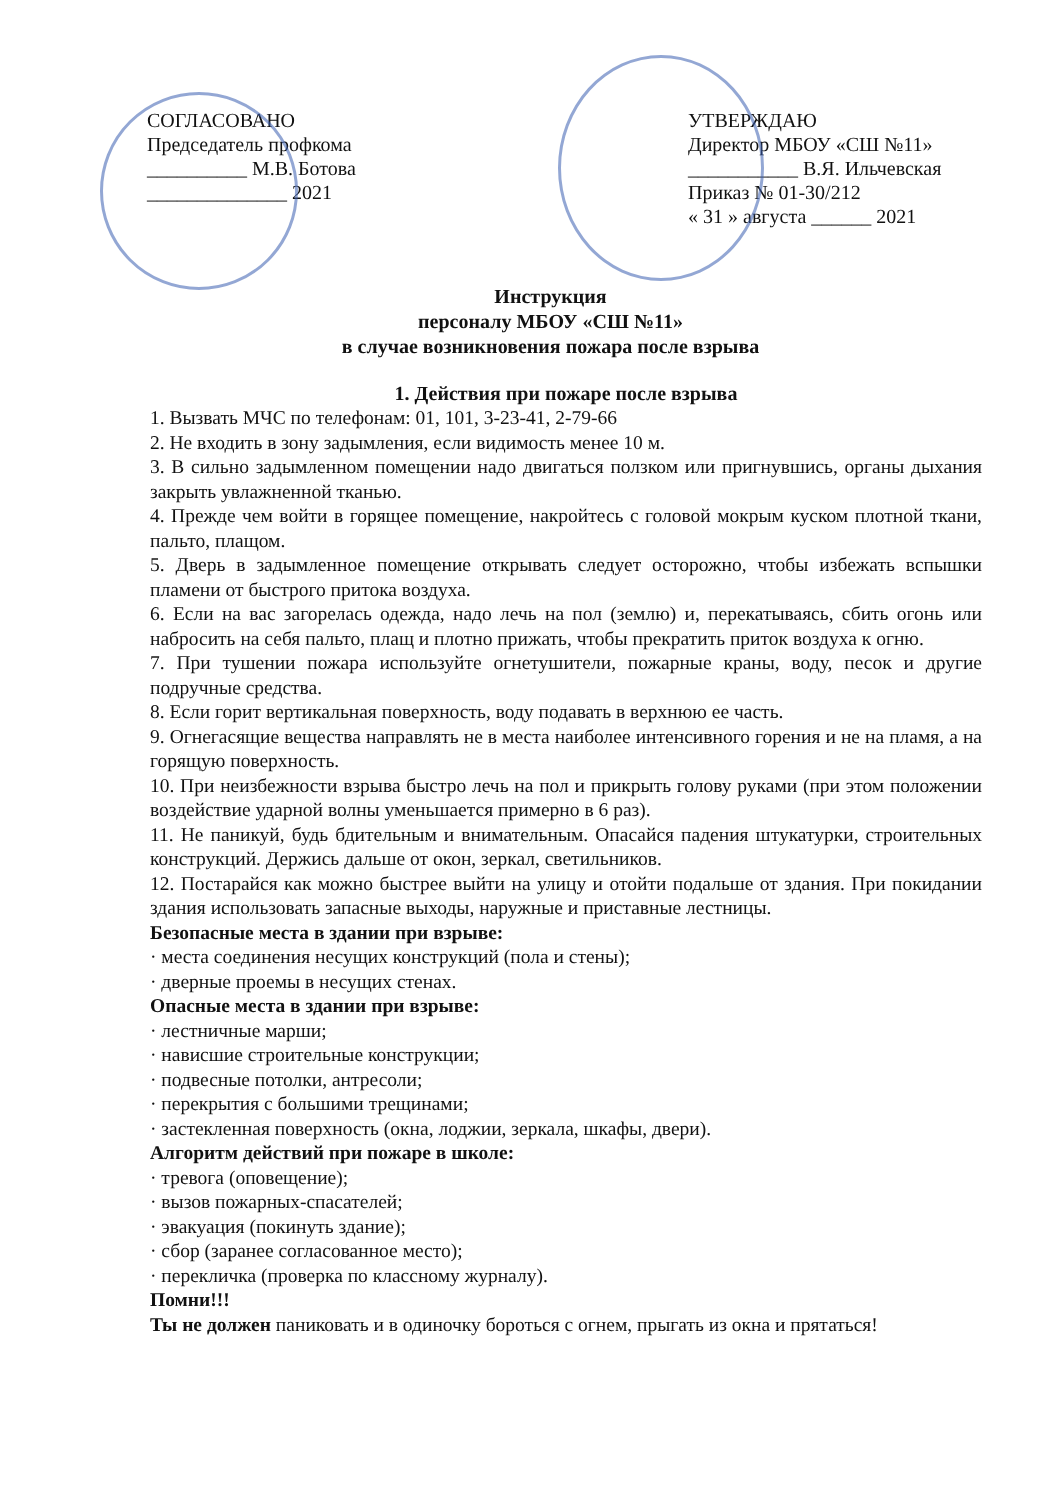СОГЛАСОВАНО
Председатель профкома
__________ М.В. Ботова
______________ 2021
УТВЕРЖДАЮ
Директор МБОУ «СШ №11»
___________ В.Я. Ильчевская
Приказ № 01-30/212
« 31 » августа ______ 2021
Инструкция
персоналу МБОУ «СШ №11»
в случае возникновения пожара после взрыва
1. Действия при пожаре после взрыва
1. Вызвать МЧС по телефонам: 01, 101, 3-23-41, 2-79-66
2. Не входить в зону задымления, если видимость менее 10 м.
3. В сильно задымленном помещении надо двигаться ползком или пригнувшись, органы дыхания закрыть увлажненной тканью.
4. Прежде чем войти в горящее помещение, накройтесь с головой мокрым куском плотной ткани, пальто, плащом.
5. Дверь в задымленное помещение открывать следует осторожно, чтобы избежать вспышки пламени от быстрого притока воздуха.
6. Если на вас загорелась одежда, надо лечь на пол (землю) и, перекатываясь, сбить огонь или набросить на себя пальто, плащ и плотно прижать, чтобы прекратить приток воздуха к огню.
7. При тушении пожара используйте огнетушители, пожарные краны, воду, песок и другие подручные средства.
8. Если горит вертикальная поверхность, воду подавать в верхнюю ее часть.
9. Огнегасящие вещества направлять не в места наиболее интенсивного горения и не на пламя, а на горящую поверхность.
10. При неизбежности взрыва быстро лечь на пол и прикрыть голову руками (при этом положении воздействие ударной волны уменьшается примерно в 6 раз).
11. Не паникуй, будь бдительным и внимательным. Опасайся падения штукатурки, строительных конструкций. Держись дальше от окон, зеркал, светильников.
12. Постарайся как можно быстрее выйти на улицу и отойти подальше от здания. При покидании здания использовать запасные выходы, наружные и приставные лестницы.
Безопасные места в здании при взрыве:
· места соединения несущих конструкций (пола и стены);
· дверные проемы в несущих стенах.
Опасные места в здании при взрыве:
· лестничные марши;
· нависшие строительные конструкции;
· подвесные потолки, антресоли;
· перекрытия с большими трещинами;
· застекленная поверхность (окна, лоджии, зеркала, шкафы, двери).
Алгоритм действий при пожаре в школе:
· тревога (оповещение);
· вызов пожарных-спасателей;
· эвакуация (покинуть здание);
· сбор (заранее согласованное место);
· перекличка (проверка по классному журналу).
Помни!!!
Ты не должен паниковать и в одиночку бороться с огнем, прыгать из окна и прятаться!